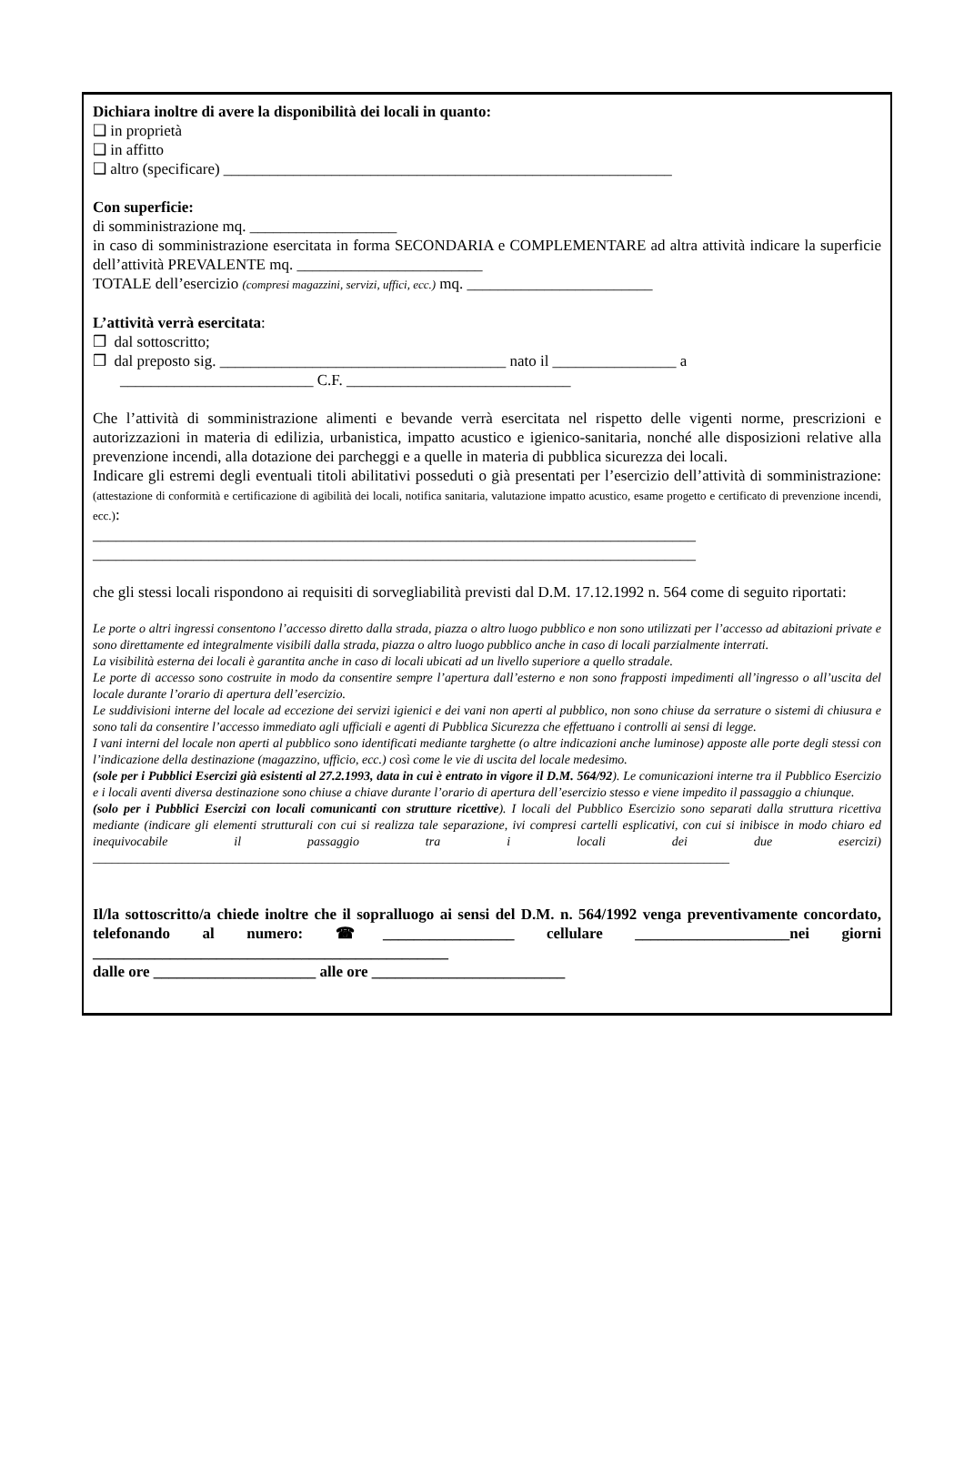Dichiara inoltre di avere la disponibilità dei locali in quanto:
❑ in proprietà
❑ in affitto
❑ altro (specificare) __________________________________________________________
Con superficie:
di somministrazione mq. ___________________
in caso di somministrazione esercitata in forma SECONDARIA e COMPLEMENTARE ad altra attività indicare la superficie dell’attività PREVALENTE mq. ________________________
TOTALE dell’esercizio (compresi magazzini, servizi, uffici, ecc.) mq. ________________________
L’attività verrà esercitata:
❒ dal sottoscritto;
❒ dal preposto sig. _____________________________________ nato il ________________ a
_________________________ C.F. _____________________________
Che l’attività di somministrazione alimenti e bevande verrà esercitata nel rispetto delle vigenti norme, prescrizioni e autorizzazioni in materia di edilizia, urbanistica, impatto acustico e igienico-sanitaria, nonché alle disposizioni relative alla prevenzione incendi, alla dotazione dei parcheggi e a quelle in materia di pubblica sicurezza dei locali.
Indicare gli estremi degli eventuali titoli abilitativi posseduti o già presentati per l’esercizio dell’attività di somministrazione: (attestazione di conformità e certificazione di agibilità dei locali, notifica sanitaria, valutazione impatto acustico, esame progetto e certificato di prevenzione incendi, ecc.):
______________________________________________________________________________
______________________________________________________________________________
che gli stessi locali rispondono ai requisiti di sorvegliabilità previsti dal D.M. 17.12.1992 n. 564 come di seguito riportati:
Le porte o altri ingressi consentono l’accesso diretto dalla strada, piazza o altro luogo pubblico e non sono utilizzati per l’accesso ad abitazioni private e sono direttamente ed integralmente visibili dalla strada, piazza o altro luogo pubblico anche in caso di locali parzialmente interrati.
La visibilità esterna dei locali è garantita anche in caso di locali ubicati ad un livello superiore a quello stradale.
Le porte di accesso sono costruite in modo da consentire sempre l’apertura dall’esterno e non sono frapposti impedimenti all’ingresso o all’uscita del locale durante l’orario di apertura dell’esercizio.
Le suddivisioni interne del locale ad eccezione dei servizi igienici e dei vani non aperti al pubblico, non sono chiuse da serrature o sistemi di chiusura e sono tali da consentire l’accesso immediato agli ufficiali e agenti di Pubblica Sicurezza che effettuano i controlli ai sensi di legge.
I vani interni del locale non aperti al pubblico sono identificati mediante targhette (o altre indicazioni anche luminose) apposte alle porte degli stessi con l’indicazione della destinazione (magazzino, ufficio, ecc.) così come le vie di uscita del locale medesimo.
(sole per i Pubblici Esercizi già esistenti al 27.2.1993, data in cui è entrato in vigore il D.M. 564/92). Le comunicazioni interne tra il Pubblico Esercizio e i locali aventi diversa destinazione sono chiuse a chiave durante l’orario di apertura dell’esercizio stesso e viene impedito il passaggio a chiunque.
(solo per i Pubblici Esercizi con locali comunicanti con strutture ricettive). I locali del Pubblico Esercizio sono separati dalla struttura ricettiva mediante (indicare gli elementi strutturali con cui si realizza tale separazione, ivi compresi cartelli esplicativi, con cui si inibisce in modo chiaro ed inequivocabile il passaggio tra i locali dei due esercizi) ____________________________________________________________________________________________________
Il/la sottoscritto/a chiede inoltre che il sopralluogo ai sensi del D.M. n. 564/1992 venga preventivamente concordato, telefonando al numero: ☎_________________ cellulare ____________________nei giorni ______________________________________________
dalle ore _____________________ alle ore _________________________